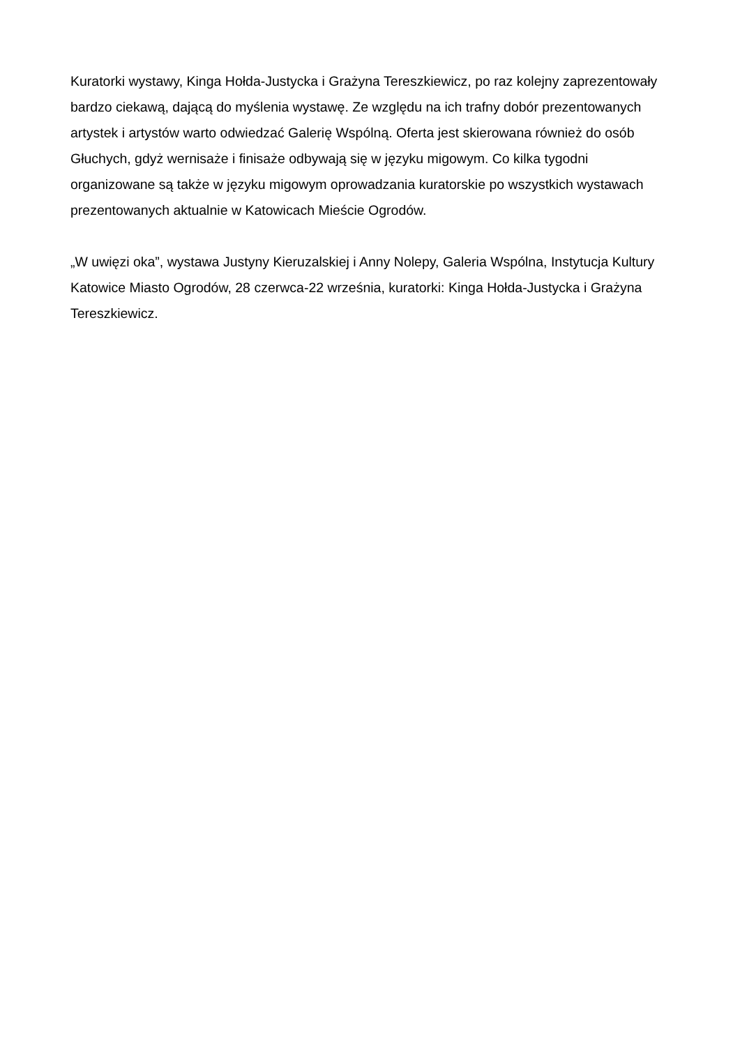Kuratorki wystawy, Kinga Hołda-Justycka i Grażyna Tereszkiewicz, po raz kolejny zaprezentowały bardzo ciekawą, dającą do myślenia wystawę. Ze względu na ich trafny dobór prezentowanych artystek i artystów warto odwiedzać Galerię Wspólną. Oferta jest skierowana również do osób Głuchych, gdyż wernisaże i finisaże odbywają się w języku migowym. Co kilka tygodni organizowane są także w języku migowym oprowadzania kuratorskie po wszystkich wystawach prezentowanych aktualnie w Katowicach Mieście Ogrodów.
„W uwięzi oka”, wystawa Justyny Kieruzalskiej i Anny Nolepy, Galeria Wspólna, Instytucja Kultury Katowice Miasto Ogrodów, 28 czerwca-22 września, kuratorki: Kinga Hołda-Justycka i Grażyna Tereszkiewicz.